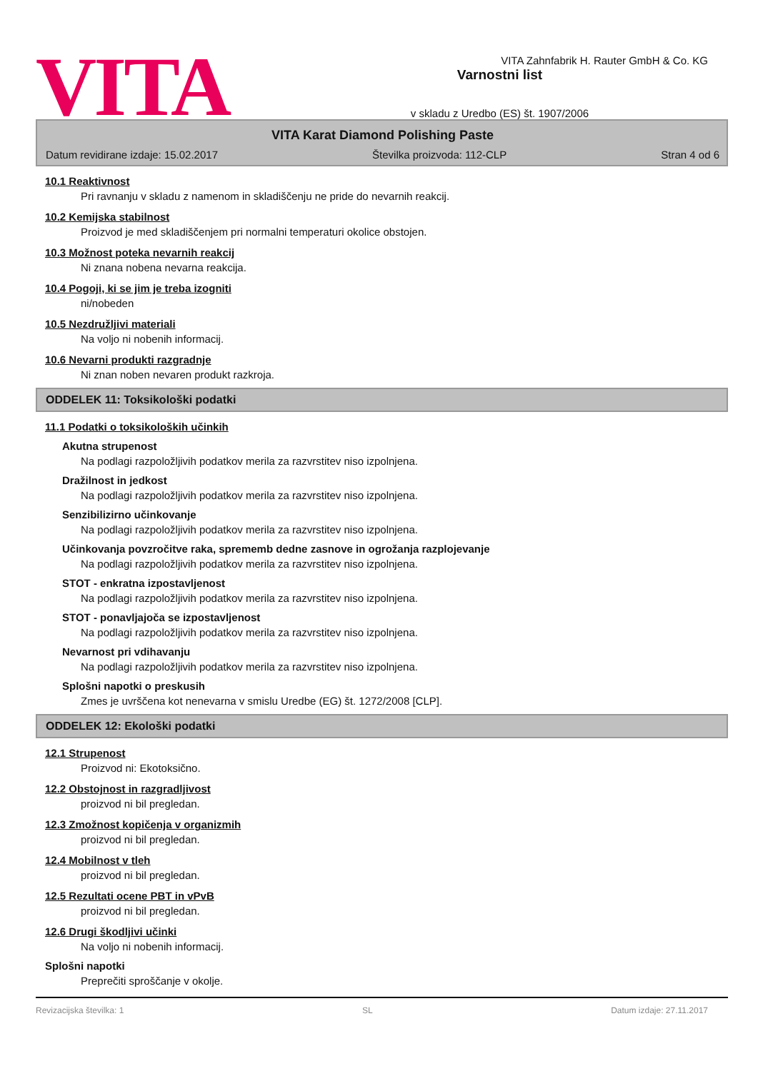VITA
Varnostni list
v skladu z Uredbo (ES) št. 1907/2006
VITA Zahnfabrik H. Rauter GmbH & Co. KG
VITA Karat Diamond Polishing Paste
Datum revidirane izdaje: 15.02.2017 Številka proizvoda: 112-CLP Stran 4 od 6
10.1 Reaktivnost
Pri ravnanju v skladu z namenom in skladiščenju ne pride do nevarnih reakcij.
10.2 Kemijska stabilnost
Proizvod je med skladiščenjem pri normalni temperaturi okolice obstojen.
10.3 Možnost poteka nevarnih reakcij
Ni znana nobena nevarna reakcija.
10.4 Pogoji, ki se jim je treba izogniti
ni/nobeden
10.5 Nezdružljivi materiali
Na voljo ni nobenih informacij.
10.6 Nevarni produkti razgradnje
Ni znan noben nevaren produkt razkroja.
ODDELEK 11: Toksikološki podatki
11.1 Podatki o toksikoloških učinkih
Akutna strupenost
Na podlagi razpoložljivih podatkov merila za razvrstitev niso izpolnjena.
Dražilnost in jedkost
Na podlagi razpoložljivih podatkov merila za razvrstitev niso izpolnjena.
Senzibilizirno učinkovanje
Na podlagi razpoložljivih podatkov merila za razvrstitev niso izpolnjena.
Učinkovanja povzročitve raka, sprememb dedne zasnove in ogrožanja razplojevanje
Na podlagi razpoložljivih podatkov merila za razvrstitev niso izpolnjena.
STOT - enkratna izpostavljenost
Na podlagi razpoložljivih podatkov merila za razvrstitev niso izpolnjena.
STOT - ponavljajoča se izpostavljenost
Na podlagi razpoložljivih podatkov merila za razvrstitev niso izpolnjena.
Nevarnost pri vdihavanju
Na podlagi razpoložljivih podatkov merila za razvrstitev niso izpolnjena.
Splošni napotki o preskusih
Zmes je uvrščena kot nenevarna v smislu Uredbe (EG) št. 1272/2008 [CLP].
ODDELEK 12: Ekološki podatki
12.1 Strupenost
Proizvod ni: Ekotoksično.
12.2 Obstojnost in razgradljivost
proizvod ni bil pregledan.
12.3 Zmožnost kopičenja v organizmih
proizvod ni bil pregledan.
12.4 Mobilnost v tleh
proizvod ni bil pregledan.
12.5 Rezultati ocene PBT in vPvB
proizvod ni bil pregledan.
12.6 Drugi škodljivi učinki
Na voljo ni nobenih informacij.
Splošni napotki
Preprečiti sproščanje v okolje.
Revizacijska številka: 1 SL Datum izdaje: 27.11.2017